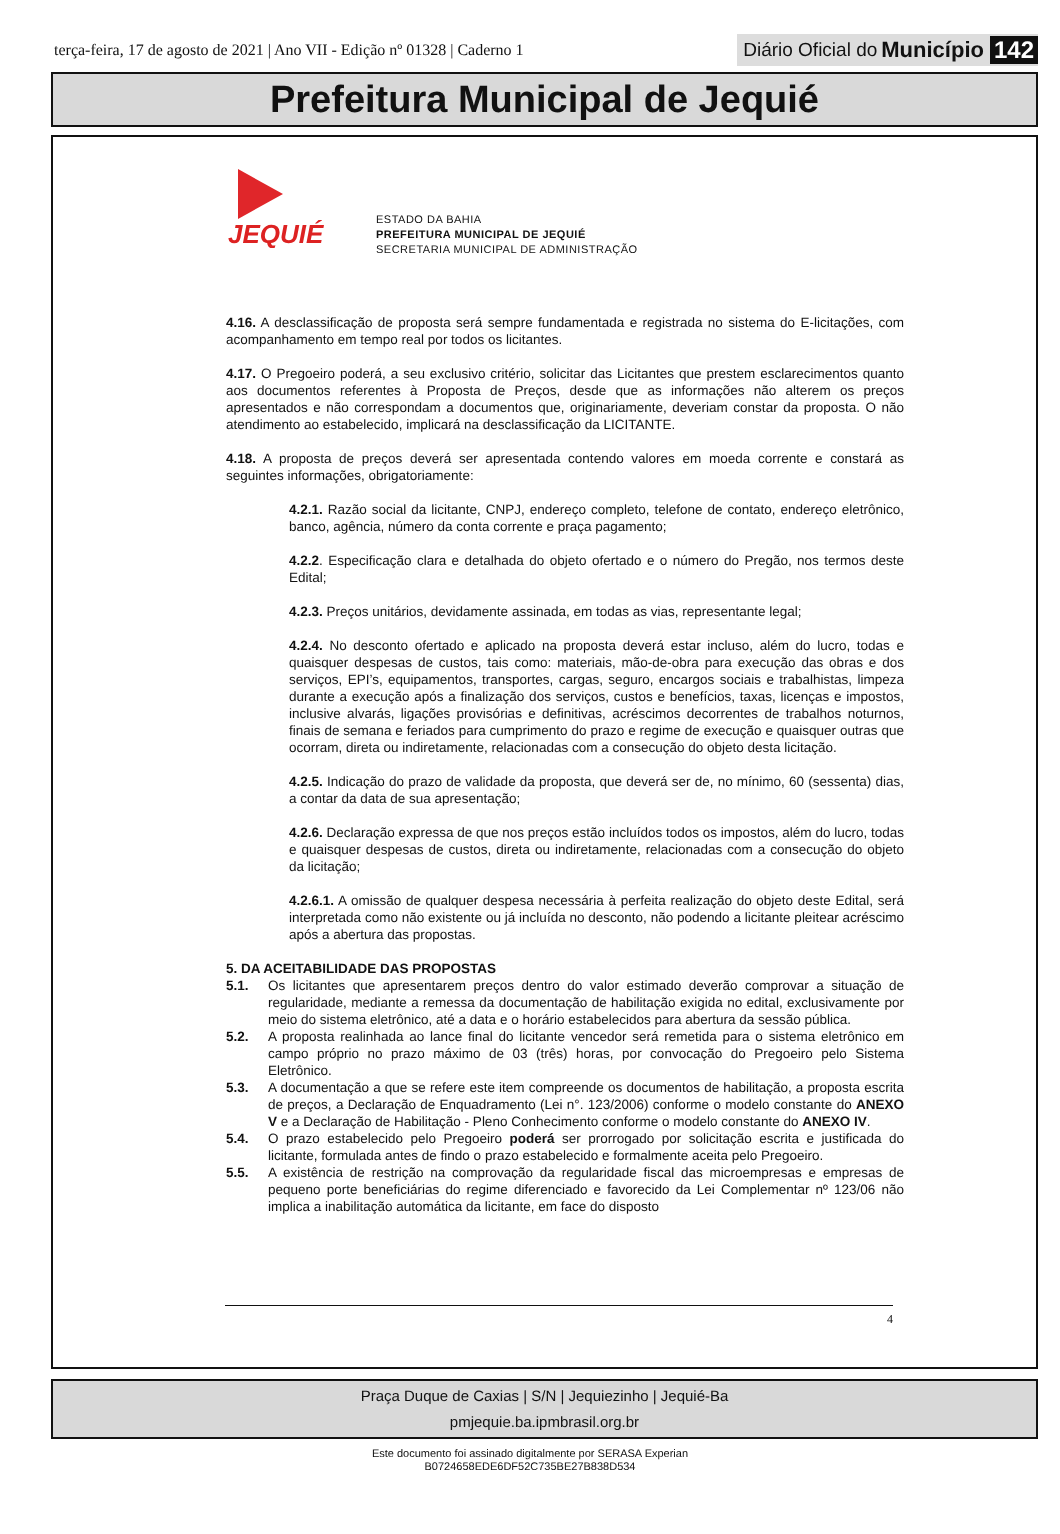terça-feira, 17 de agosto de 2021 | Ano VII - Edição nº 01328 | Caderno 1
Diário Oficial do Município 142
Prefeitura Municipal de Jequié
JEQUIÉ
ESTADO DA BAHIA
PREFEITURA MUNICIPAL DE JEQUIÉ
SECRETARIA MUNICIPAL DE ADMINISTRAÇÃO
4.16. A desclassificação de proposta será sempre fundamentada e registrada no sistema do E-licitações, com acompanhamento em tempo real por todos os licitantes.
4.17. O Pregoeiro poderá, a seu exclusivo critério, solicitar das Licitantes que prestem esclarecimentos quanto aos documentos referentes à Proposta de Preços, desde que as informações não alterem os preços apresentados e não correspondam a documentos que, originariamente, deveriam constar da proposta. O não atendimento ao estabelecido, implicará na desclassificação da LICITANTE.
4.18. A proposta de preços deverá ser apresentada contendo valores em moeda corrente e constará as seguintes informações, obrigatoriamente:
4.2.1. Razão social da licitante, CNPJ, endereço completo, telefone de contato, endereço eletrônico, banco, agência, número da conta corrente e praça pagamento;
4.2.2. Especificação clara e detalhada do objeto ofertado e o número do Pregão, nos termos deste Edital;
4.2.3. Preços unitários, devidamente assinada, em todas as vias, representante legal;
4.2.4. No desconto ofertado e aplicado na proposta deverá estar incluso, além do lucro, todas e quaisquer despesas de custos, tais como: materiais, mão-de-obra para execução das obras e dos serviços, EPI’s, equipamentos, transportes, cargas, seguro, encargos sociais e trabalhistas, limpeza durante a execução após a finalização dos serviços, custos e benefícios, taxas, licenças e impostos, inclusive alvarás, ligações provisórias e definitivas, acréscimos decorrentes de trabalhos noturnos, finais de semana e feriados para cumprimento do prazo e regime de execução e quaisquer outras que ocorram, direta ou indiretamente, relacionadas com a consecução do objeto desta licitação.
4.2.5. Indicação do prazo de validade da proposta, que deverá ser de, no mínimo, 60 (sessenta) dias, a contar da data de sua apresentação;
4.2.6. Declaração expressa de que nos preços estão incluídos todos os impostos, além do lucro, todas e quaisquer despesas de custos, direta ou indiretamente, relacionadas com a consecução do objeto da licitação;
4.2.6.1. A omissão de qualquer despesa necessária à perfeita realização do objeto deste Edital, será interpretada como não existente ou já incluída no desconto, não podendo a licitante pleitear acréscimo após a abertura das propostas.
5. DA ACEITABILIDADE DAS PROPOSTAS
5.1. Os licitantes que apresentarem preços dentro do valor estimado deverão comprovar a situação de regularidade, mediante a remessa da documentação de habilitação exigida no edital, exclusivamente por meio do sistema eletrônico, até a data e o horário estabelecidos para abertura da sessão pública.
5.2. A proposta realinhada ao lance final do licitante vencedor será remetida para o sistema eletrônico em campo próprio no prazo máximo de 03 (três) horas, por convocação do Pregoeiro pelo Sistema Eletrônico.
5.3. A documentação a que se refere este item compreende os documentos de habilitação, a proposta escrita de preços, a Declaração de Enquadramento (Lei n°. 123/2006) conforme o modelo constante do ANEXO V e a Declaração de Habilitação - Pleno Conhecimento conforme o modelo constante do ANEXO IV.
5.4. O prazo estabelecido pelo Pregoeiro poderá ser prorrogado por solicitação escrita e justificada do licitante, formulada antes de findo o prazo estabelecido e formalmente aceita pelo Pregoeiro.
5.5. A existência de restrição na comprovação da regularidade fiscal das microempresas e empresas de pequeno porte beneficiárias do regime diferenciado e favorecido da Lei Complementar nº 123/06 não implica a inabilitação automática da licitante, em face do disposto
4
Praça Duque de Caxias | S/N | Jequiezinho | Jequié-Ba
pmjequie.ba.ipmbrasil.org.br
Este documento foi assinado digitalmente por SERASA Experian
B0724658EDE6DF52C735BE27B838D534